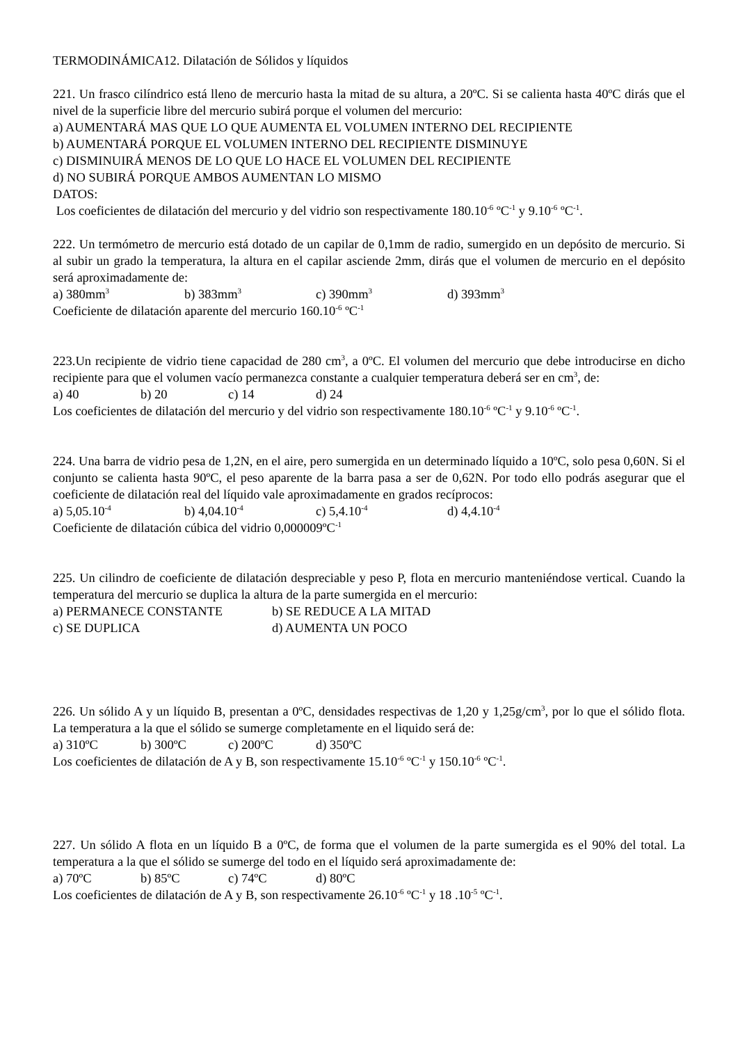TERMODINÁMICA12. Dilatación de Sólidos y líquidos
221. Un frasco cilíndrico está lleno de mercurio hasta la mitad de su altura, a 20ºC. Si se calienta hasta 40ºC dirás que el nivel de la superficie libre del mercurio subirá porque el volumen del mercurio:
a) AUMENTARÁ MAS QUE LO QUE AUMENTA EL VOLUMEN INTERNO DEL RECIPIENTE
b) AUMENTARÁ PORQUE EL VOLUMEN INTERNO DEL RECIPIENTE DISMINUYE
c) DISMINUIRÁ MENOS DE LO QUE LO HACE EL VOLUMEN DEL RECIPIENTE
d) NO SUBIRÁ PORQUE AMBOS AUMENTAN LO MISMO
DATOS:
Los coeficientes de dilatación del mercurio y del vidrio son respectivamente 180.10<sup>-6</sup> ºC<sup>-1</sup> y 9.10<sup>-6</sup> ºC<sup>-1</sup>.
222. Un termómetro de mercurio está dotado de un capilar de 0,1mm de radio, sumergido en un depósito de mercurio. Si al subir un grado la temperatura, la altura en el capilar asciende 2mm, dirás que el volumen de mercurio en el depósito será aproximadamente de:
a) 380mm<sup>3</sup> b) 383mm<sup>3</sup> c) 390mm<sup>3</sup> d) 393mm<sup>3</sup>
Coeficiente de dilatación aparente del mercurio 160.10<sup>-6</sup> ºC<sup>-1</sup>
223.Un recipiente de vidrio tiene capacidad de 280 cm<sup>3</sup>, a 0ºC. El volumen del mercurio que debe introducirse en dicho recipiente para que el volumen vacío permanezca constante a cualquier temperatura deberá ser en cm<sup>3</sup>, de:
a) 40 b) 20 c) 14 d) 24
Los coeficientes de dilatación del mercurio y del vidrio son respectivamente 180.10<sup>-6</sup> ºC<sup>-1</sup> y 9.10<sup>-6</sup> ºC<sup>-1</sup>.
224. Una barra de vidrio pesa de 1,2N, en el aire, pero sumergida en un determinado líquido a 10ºC, solo pesa 0,60N. Si el conjunto se calienta hasta 90ºC, el peso aparente de la barra pasa a ser de 0,62N. Por todo ello podrás asegurar que el coeficiente de dilatación real del líquido vale aproximadamente en grados recíprocos:
a) 5,05.10<sup>-4</sup> b) 4,04.10<sup>-4</sup> c) 5,4.10<sup>-4</sup> d) 4,4.10<sup>-4</sup>
Coeficiente de dilatación cúbica del vidrio 0,000009ºC<sup>-1</sup>
225. Un cilindro de coeficiente de dilatación despreciable y peso P, flota en mercurio manteniéndose vertical. Cuando la temperatura del mercurio se duplica la altura de la parte sumergida en el mercurio:
a) PERMANECE CONSTANTE b) SE REDUCE A LA MITAD
c) SE DUPLICA d) AUMENTA UN POCO
226. Un sólido A y un líquido B, presentan a 0ºC, densidades respectivas de 1,20 y 1,25g/cm<sup>3</sup>, por lo que el sólido flota. La temperatura a la que el sólido se sumerge completamente en el liquido será de:
a) 310ºC b) 300ºC c) 200ºC d) 350ºC
Los coeficientes de dilatación de A y B, son respectivamente 15.10<sup>-6</sup> ºC<sup>-1</sup> y 150.10<sup>-6</sup> ºC<sup>-1</sup>.
227. Un sólido A flota en un líquido B a 0ºC, de forma que el volumen de la parte sumergida es el 90% del total. La temperatura a la que el sólido se sumerge del todo en el líquido será aproximadamente de:
a) 70ºC b) 85ºC c) 74ºC d) 80ºC
Los coeficientes de dilatación de A y B, son respectivamente 26.10<sup>-6</sup> ºC<sup>-1</sup> y 18 .10<sup>-5</sup> ºC<sup>-1</sup>.